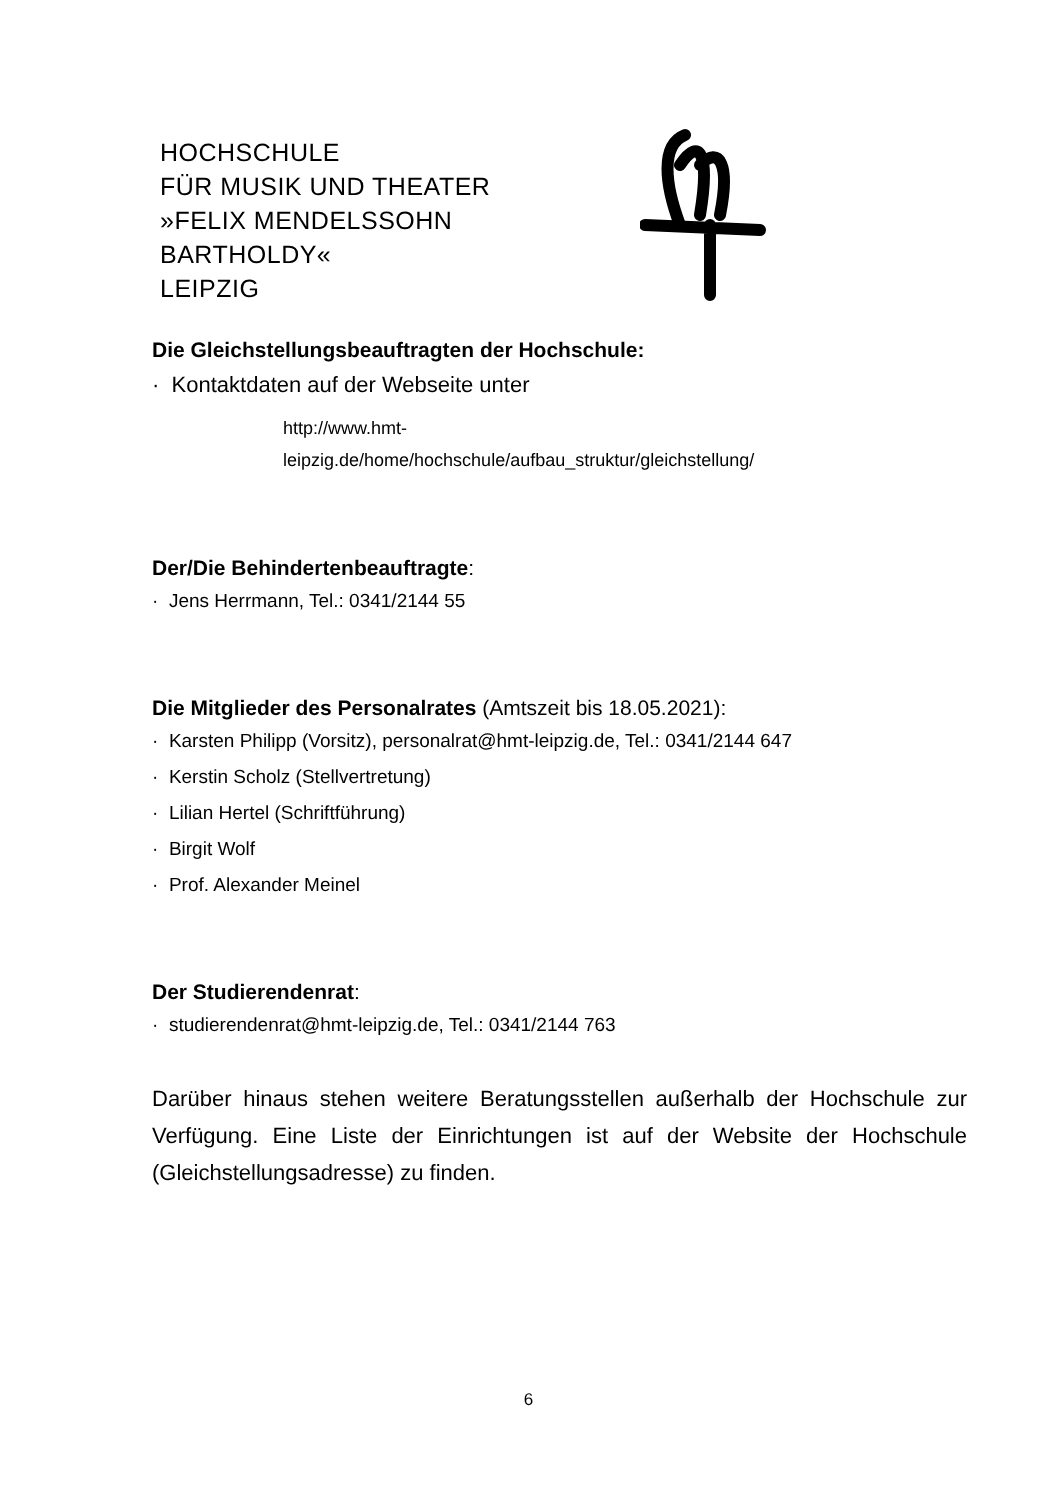HOCHSCHULE
FÜR MUSIK UND THEATER
»FELIX MENDELSSOHN
BARTHOLDY«
LEIPZIG
Die Gleichstellungsbeauftragten der Hochschule:
· Kontaktdaten auf der Webseite unter
http://www.hmt-
leipzig.de/home/hochschule/aufbau_struktur/gleichstellung/
Der/Die Behindertenbeauftragte:
· Jens Herrmann, Tel.: 0341/2144 55
Die Mitglieder des Personalrates (Amtszeit bis 18.05.2021):
· Karsten Philipp (Vorsitz), personalrat@hmt-leipzig.de, Tel.: 0341/2144 647
· Kerstin Scholz (Stellvertretung)
· Lilian Hertel (Schriftführung)
· Birgit Wolf
· Prof. Alexander Meinel
Der Studierendenrat:
· studierendenrat@hmt-leipzig.de, Tel.: 0341/2144 763
Darüber hinaus stehen weitere Beratungsstellen außerhalb der Hochschule zur Verfügung. Eine Liste der Einrichtungen ist auf der Website der Hochschule (Gleichstellungsadresse) zu finden.
6